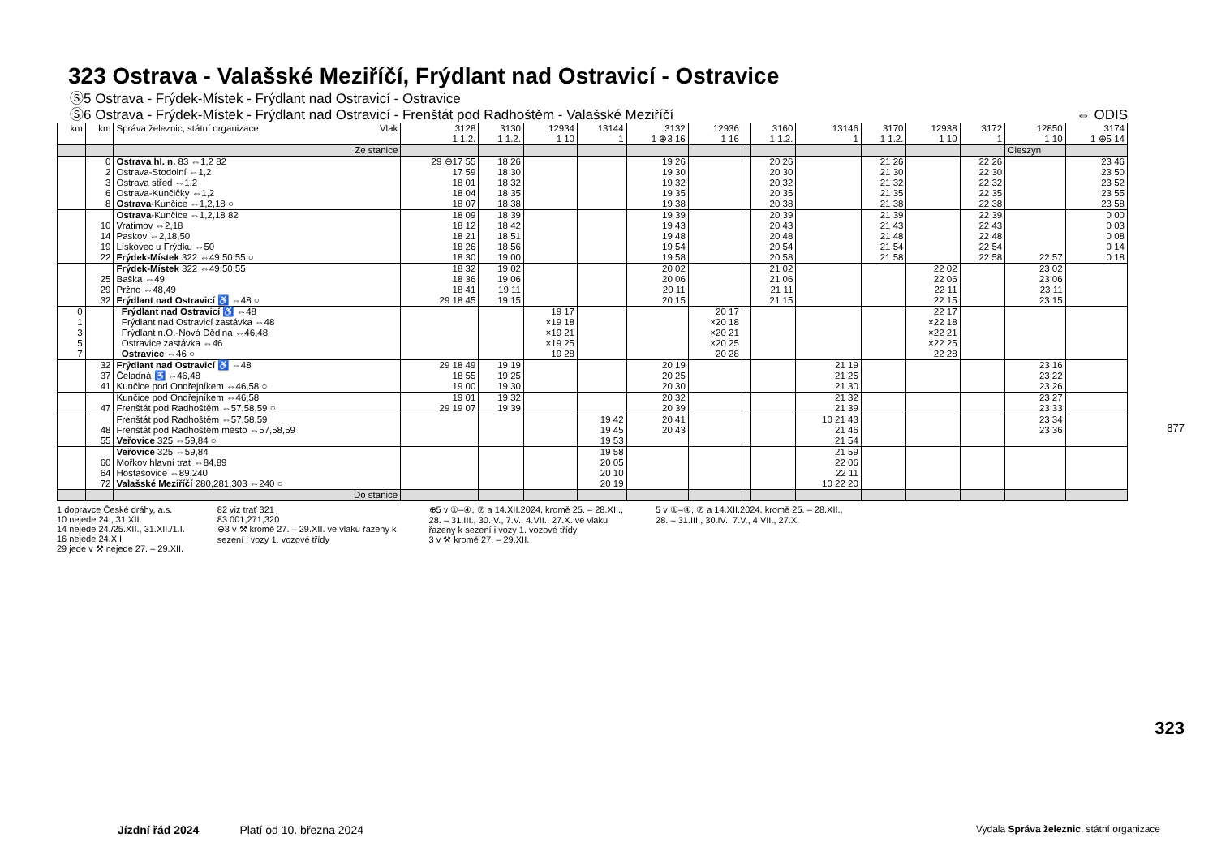323 Ostrava - Valašské Meziříčí, Frýdlant nad Ostravicí - Ostravice
Ⓢ5 Ostrava - Frýdek-Místek - Frýdlant nad Ostravicí - Ostravice
Ⓢ6 Ostrava - Frýdek-Místek - Frýdlant nad Ostravicí - Frenštát pod Radhoštěm - Valašské Meziříčí ⇔ ODIS
| km | km | Správa železnic, státní organizace Vlak | 3128 1 1.2. | 3130 1 1.2. | 12934 1 10 | 13144 1 | 3132 1 ⊕3 16 | 12936 1 16 | | 3160 1 1.2. | 13146 1 | 3170 1 1.2. | 12938 1 10 | 3172 1 | 12850 1 10 | 3174 1 ⊕5 14 |
| --- | --- | --- | --- | --- | --- | --- | --- | --- | --- | --- | --- | --- | --- | --- | --- | --- |
| | | Ze stanice | | | | | | | | | | | | | Cieszyn | |
| | 0 2 3 6 8 | Ostrava hl. n. 83 ⇔1,2 82 Ostrava-Stodolní ⇔1,2 Ostrava střed ⇔1,2 Ostrava-Kunčičky ⇔1,2 Ostrava -Kunčice ⇔1,2,18 ○ | 29 ⊖17 55 17 59 18 01 18 04 18 07 | 18 26 18 30 18 32 18 35 18 38 | | | 19 26 19 30 19 32 19 35 19 38 | | | 20 26 20 30 20 32 20 35 20 38 | | 21 26 21 30 21 32 21 35 21 38 | | 22 26 22 30 22 32 22 35 22 38 | | 23 46 23 50 23 52 23 55 23 58 |
| | 10 14 19 22 | Ostrava -Kunčice ⇔1,2,18 82 Vratimov ⇔2,18 Paskov ⇔2,18,50 Lískovec u Frýdku ⇔50 Frýdek-Místek 322 ⇔49,50,55 ○ | 18 09 18 12 18 21 18 26 18 30 | 18 39 18 42 18 51 18 56 19 00 | | | 19 39 19 43 19 48 19 54 19 58 | | | 20 39 20 43 20 48 20 54 20 58 | | 21 39 21 43 21 48 21 54 21 58 | | 22 39 22 43 22 48 22 54 22 58 | 22 57 | 0 00 0 03 0 08 0 14 0 18 |
| | 25 29 32 | Frýdek-Místek 322 ⇔49,50,55 Baška ⇔49 Pržno ⇔48,49 Frýdlant nad Ostravicí ♿ ⇔48 ○ | 18 32 18 36 18 41 29 18 45 | 19 02 19 06 19 11 19 15 | | | 20 02 20 06 20 11 20 15 | | | 21 02 21 06 21 11 21 15 | | | 22 02 22 06 22 11 22 15 | | 23 02 23 06 23 11 23 15 | |
| 0 1 3 5 7 | | Frýdlant nad Ostravicí ♿ ⇔48 Frýdlant nad Ostravicí zastávka ⇔48 Frýdlant n.O.-Nová Dědina ⇔46,48 Ostravice zastávka ⇔46 Ostravice ⇔46 ○ | | | 19 17 ×19 18 ×19 21 ×19 25 19 28 | | | 20 17 ×20 18 ×20 21 ×20 25 20 28 | | | | | 22 17 ×22 18 ×22 21 ×22 25 22 28 | | | |
| | 32 37 41 | Frýdlant nad Ostravicí ♿ ⇔48 Čeladná ♿ ⇔46,48 Kunčice pod Ondřejníkem ⇔46,58 ○ | 29 18 49 18 55 19 00 | 19 19 19 25 19 30 | | | 20 19 20 25 20 30 | | | | 21 19 21 25 21 30 | | | | 23 16 23 22 23 26 | |
| | 47 | Kunčice pod Ondřejníkem ⇔46,58 Frenštát pod Radhoštěm ⇔57,58,59 ○ | 19 01 29 19 07 | 19 32 19 39 | | | 20 32 20 39 | | | | 21 32 21 39 | | | | 23 27 23 33 | |
| | 48 55 | Frenštát pod Radhoštěm ⇔57,58,59 Frenštát pod Radhoštěm město ⇔57,58,59 Veřovice 325 ⇔59,84 ○ | | | | 19 42 19 45 19 53 | 20 41 20 43 | | | | 10 21 43 21 46 21 54 | | | | 23 34 23 36 | |
| | 60 64 72 | Veřovice 325 ⇔59,84 Mořkov hlavní trať ⇔84,89 Hostašovice ⇔89,240 Valašské Meziříčí 280,281,303 ⇔240 ○ | | | | 19 58 20 05 20 10 20 19 | | | | | 21 59 22 06 22 11 10 22 20 | | | | | |
| | | Do stanice | | | | | | | | | | | | | | |
1 dopravce České dráhy, a.s.
10 nejede 24., 31.XII.
14 nejede 24./25.XII., 31.XII./1.I.
16 nejede 24.XII.
29 jede v ⚒ nejede 27. – 29.XII.
82 viz trať 321
83 001,271,320
⊕3 v ⚒ kromě 27. – 29.XII. ve vlaku řazeny k
sezení i vozy 1. vozové třídy
⊕5 v ①–④, ⑦ a 14.XII.2024, kromě 25. – 28.XII.,
28. – 31.III., 30.IV., 7.V., 4.VII., 27.X. ve vlaku
řazeny k sezení i vozy 1. vozové třídy
3 v ⚒ kromě 27. – 29.XII.
5 v ①–④, ⑦ a 14.XII.2024, kromě 25. – 28.XII.,
28. – 31.III., 30.IV., 7.V., 4.VII., 27.X.
877
323
Jízdní řád 2024 Platí od 10. března 2024 Vydala Správa železnic, státní organizace